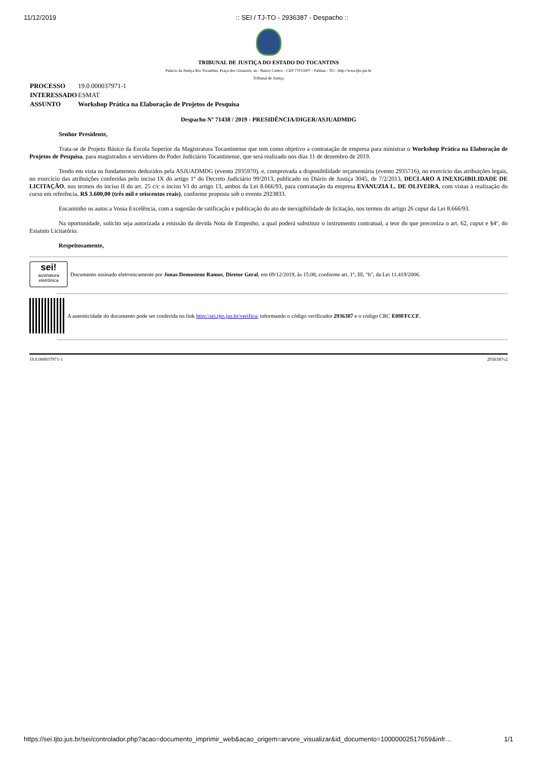11/12/2019:: SEI / TJ-TO - 2936387 - Despacho ::
TRIBUNAL DE JUSTIÇA DO ESTADO DO TOCANTINS
Palácio da Justiça Rio Tocantins, Praça dos Girassóis, sn - Bairro Centro - CEP 77015007 - Palmas - TO - http://wwa.tjto.jus.br
Tribunal de Justiça
| PROCESSO | 19.0.000037971-1 |
| INTERESSADO | ESMAT |
| ASSUNTO | Workshop Prática na Elaboração de Projetos de Pesquisa |
Despacho Nº 71438 / 2019 - PRESIDÊNCIA/DIGER/ASJUADMDG
Senhor Presidente,
Trata-se de Projeto Básico da Escola Superior da Magistratura Tocantinense que tem como objetivo a contratação de empresa para ministrar o Workshop Prática na Elaboração de Projetos de Pesquisa, para magistrados e servidores do Poder Judiciário Tocantinense, que será realizado nos dias 11 de dezembro de 2019.
Tendo em vista os fundamentos deduzidos pela ASJUADMDG (evento 2935970), e, comprovada a disponibilidade orçamentária (evento 2935716), no exercício das atribuições legais, no exercício das atribuições conferidas pelo inciso IX do artigo 1º do Decreto Judiciário 99/2013, publicado no Diário de Justiça 3045, de 7/2/2013, DECLARO A INEXIGIBILIDADE DE LICITAÇÃO, nos termos do inciso II do art. 25 c/c o inciso VI do artigo 13, ambos da Lei 8.666/93, para contratação da empresa EVANUZIA L. DE OLIVEIRA, com vistas à realização do curso em referência, R$ 3.600,00 (três mil e seiscentos reais), conforme proposta sob o evento 2923833.
Encaminho os autos a Vossa Excelência, com a sugestão de ratificação e publicação do ato de inexigibilidade de licitação, nos termos do artigo 26 caput da Lei 8.666/93.
Na oportunidade, solicito seja autorizada a emissão da devida Nota de Empenho, a qual poderá substituir o instrumento contratual, a teor do que preconiza o art. 62, caput e §4º, do Estatuto Licitatório.
Respeitosamente,
sei!
assinatura eletrônica
Documento assinado eletronicamente por Jonas Demostene Ramos, Diretor Geral, em 09/12/2019, às 15:08, conforme art. 1º, III, "b", da Lei 11.419/2006.
A autenticidade do documento pode ser conferida no link http://sei.tjto.jus.br/verifica/ informando o código verificador 2936387 e o código CRC E09FFCCF.
19.0.000037971-1 2936387v2
https://sei.tjto.jus.br/sei/controlador.php?acao=documento_imprimir_web&acao_origem=arvore_visualizar&id_documento=10000002517659&infr… 1/1